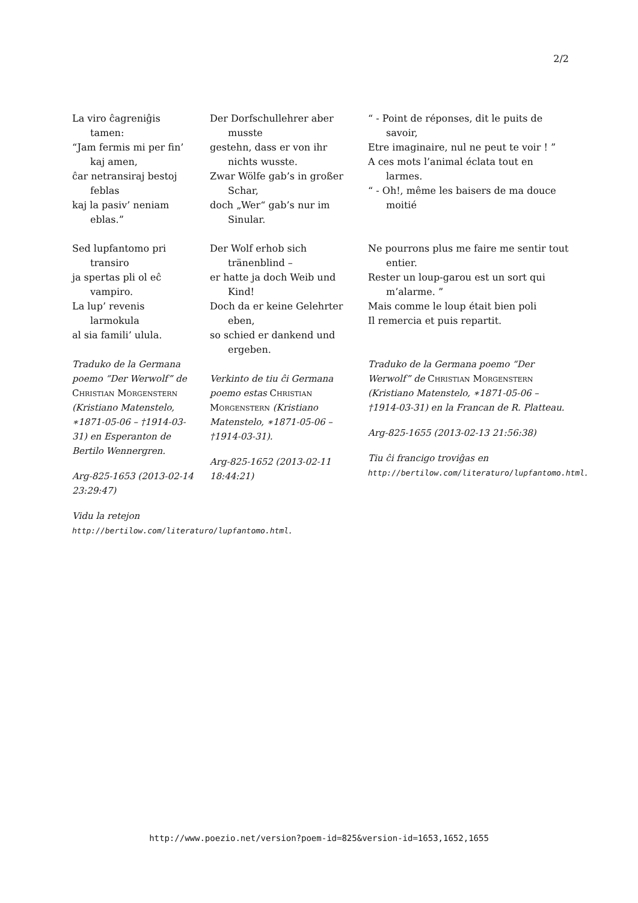2/2
La viro ĉagreniĝis tamen:
“Jam fermis mi per fin’ kaj amen,
ĉar netransiraj bestoj feblas
kaj la pasiv’ neniam eblas.”
Sed lupfantomo pri transiro
ja spertas pli ol eĉ vampiro.
La lup’ revenis larmokula
al sia famili’ ulula.
Traduko de la Germana poemo “Der Werwolf” de Christian Morgenstern (Kristiano Matenstelo, ∗1871-05-06 – †1914-03-31) en Esperanton de Bertilo Wennergren.
Arg-825-1653 (2013-02-14 23:29:47)
Vidu la retejon http://bertilow.com/literaturo/lupfantomo.html.
Der Dorfschullehrer aber musste
gestehn, dass er von ihr nichts wusste.
Zwar Wölfe gab’s in großer Schar,
doch „Wer“ gab’s nur im Sinular.
Der Wolf erhob sich tränenblind –
er hatte ja doch Weib und Kind!
Doch da er keine Gelehrter eben,
so schied er dankend und ergeben.
Verkinto de tiu ĉi Germana poemo estas Christian Morgenstern (Kristiano Matenstelo, ∗1871-05-06 – †1914-03-31).
Arg-825-1652 (2013-02-11 18:44:21)
“ - Point de réponses, dit le puits de savoir,
Etre imaginaire, nul ne peut te voir ! ”
A ces mots l’animal éclata tout en larmes.
“ - Oh!, même les baisers de ma douce moitié
Ne pourrons plus me faire me sentir tout entier.
Rester un loup-garou est un sort qui m’alarme. ”
Mais comme le loup était bien poli
Il remercia et puis repartit.
Traduko de la Germana poemo “Der Werwolf” de Christian Morgenstern (Kristiano Matenstelo, ∗1871-05-06 – †1914-03-31) en la Francan de R. Platteau.
Arg-825-1655 (2013-02-13 21:56:38)
Tiu ĉi francigo troviĝas en http://bertilow.com/literaturo/lupfantomo.html.
http://www.poezio.net/version?poem-id=825&version-id=1653,1652,1655